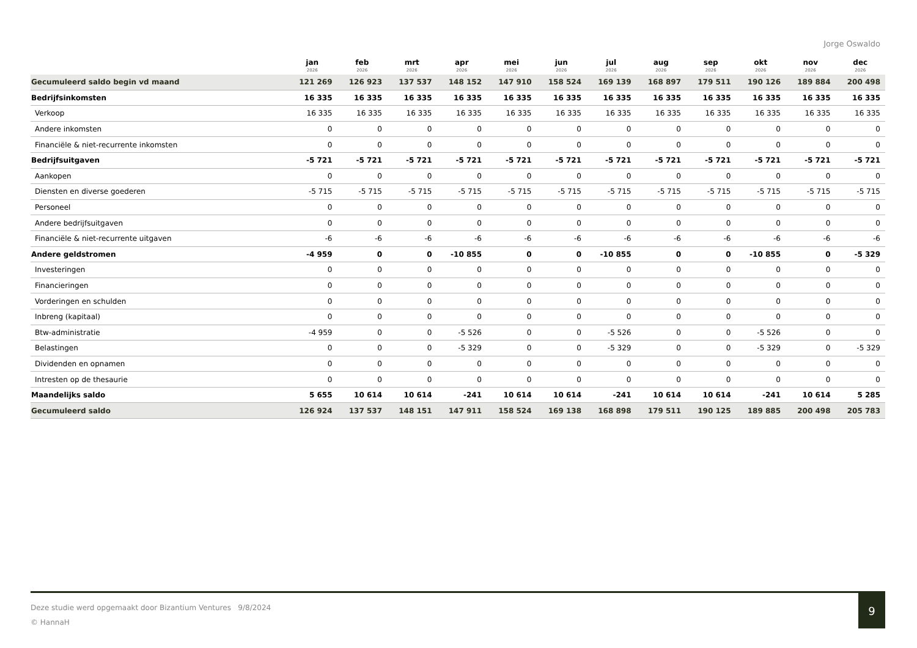Jorge Oswaldo
| | jan 2026 | feb 2026 | mrt 2026 | apr 2026 | mei 2026 | jun 2026 | jul 2026 | aug 2026 | sep 2026 | okt 2026 | nov 2026 | dec 2026 |
| --- | --- | --- | --- | --- | --- | --- | --- | --- | --- | --- | --- | --- |
| Gecumuleerd saldo begin vd maand | 121 269 | 126 923 | 137 537 | 148 152 | 147 910 | 158 524 | 169 139 | 168 897 | 179 511 | 190 126 | 189 884 | 200 498 |
| Bedrijfsinkomsten | 16 335 | 16 335 | 16 335 | 16 335 | 16 335 | 16 335 | 16 335 | 16 335 | 16 335 | 16 335 | 16 335 | 16 335 |
| Verkoop | 16 335 | 16 335 | 16 335 | 16 335 | 16 335 | 16 335 | 16 335 | 16 335 | 16 335 | 16 335 | 16 335 | 16 335 |
| Andere inkomsten | 0 | 0 | 0 | 0 | 0 | 0 | 0 | 0 | 0 | 0 | 0 | 0 |
| Financiële & niet-recurrente inkomsten | 0 | 0 | 0 | 0 | 0 | 0 | 0 | 0 | 0 | 0 | 0 | 0 |
| Bedrijfsuitgaven | -5 721 | -5 721 | -5 721 | -5 721 | -5 721 | -5 721 | -5 721 | -5 721 | -5 721 | -5 721 | -5 721 | -5 721 |
| Aankopen | 0 | 0 | 0 | 0 | 0 | 0 | 0 | 0 | 0 | 0 | 0 | 0 |
| Diensten en diverse goederen | -5 715 | -5 715 | -5 715 | -5 715 | -5 715 | -5 715 | -5 715 | -5 715 | -5 715 | -5 715 | -5 715 | -5 715 |
| Personeel | 0 | 0 | 0 | 0 | 0 | 0 | 0 | 0 | 0 | 0 | 0 | 0 |
| Andere bedrijfsuitgaven | 0 | 0 | 0 | 0 | 0 | 0 | 0 | 0 | 0 | 0 | 0 | 0 |
| Financiële & niet-recurrente uitgaven | -6 | -6 | -6 | -6 | -6 | -6 | -6 | -6 | -6 | -6 | -6 | -6 |
| Andere geldstromen | -4 959 | 0 | 0 | -10 855 | 0 | 0 | -10 855 | 0 | 0 | -10 855 | 0 | -5 329 |
| Investeringen | 0 | 0 | 0 | 0 | 0 | 0 | 0 | 0 | 0 | 0 | 0 | 0 |
| Financieringen | 0 | 0 | 0 | 0 | 0 | 0 | 0 | 0 | 0 | 0 | 0 | 0 |
| Vorderingen en schulden | 0 | 0 | 0 | 0 | 0 | 0 | 0 | 0 | 0 | 0 | 0 | 0 |
| Inbreng (kapitaal) | 0 | 0 | 0 | 0 | 0 | 0 | 0 | 0 | 0 | 0 | 0 | 0 |
| Btw-administratie | -4 959 | 0 | 0 | -5 526 | 0 | 0 | -5 526 | 0 | 0 | -5 526 | 0 | 0 |
| Belastingen | 0 | 0 | 0 | -5 329 | 0 | 0 | -5 329 | 0 | 0 | -5 329 | 0 | -5 329 |
| Dividenden en opnamen | 0 | 0 | 0 | 0 | 0 | 0 | 0 | 0 | 0 | 0 | 0 | 0 |
| Intresten op de thesaurie | 0 | 0 | 0 | 0 | 0 | 0 | 0 | 0 | 0 | 0 | 0 | 0 |
| Maandelijks saldo | 5 655 | 10 614 | 10 614 | -241 | 10 614 | 10 614 | -241 | 10 614 | 10 614 | -241 | 10 614 | 5 285 |
| Gecumuleerd saldo | 126 924 | 137 537 | 148 151 | 147 911 | 158 524 | 169 138 | 168 898 | 179 511 | 190 125 | 189 885 | 200 498 | 205 783 |
Deze studie werd opgemaakt door Bizantium Ventures 9/8/2024
© HannaH
9